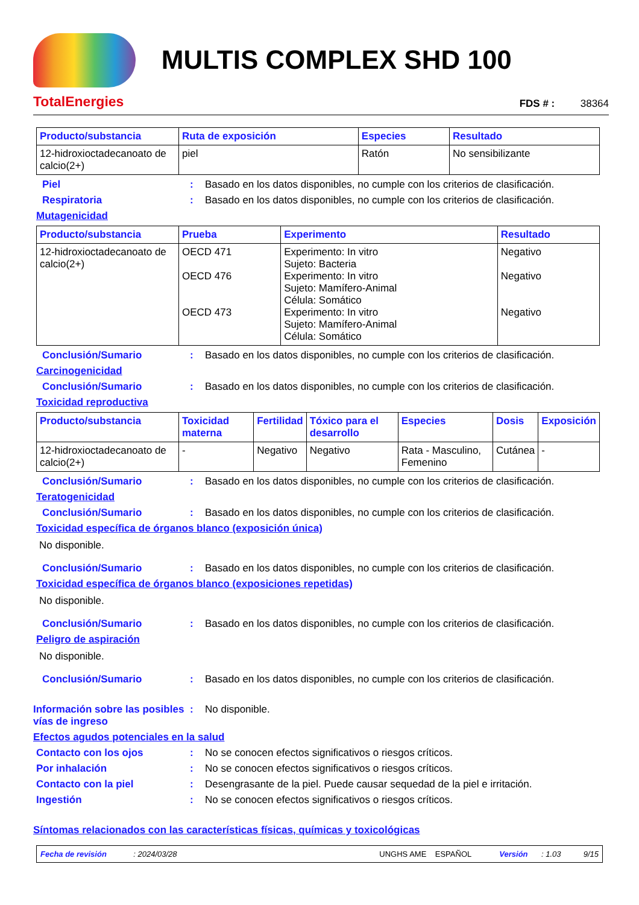TotalEnergies
MULTIS COMPLEX SHD 100
FDS # : 38364
| Producto/substancia | Ruta de exposición | Especies | Resultado |
| --- | --- | --- | --- |
| 12-hidroxioctadecanoato de calcio(2+) | piel | Ratón | No sensibilizante |
Piel : Basado en los datos disponibles, no cumple con los criterios de clasificación.
Respiratoria : Basado en los datos disponibles, no cumple con los criterios de clasificación.
Mutagenicidad
| Producto/substancia | Prueba | Experimento | Resultado |
| --- | --- | --- | --- |
| 12-hidroxioctadecanoato de calcio(2+) | OECD 471 OECD 476 OECD 473 | Experimento: In vitro Sujeto: Bacteria Experimento: In vitro Sujeto: Mamífero-Animal Célula: Somático Experimento: In vitro Sujeto: Mamífero-Animal Célula: Somático | Negativo Negativo Negativo |
Conclusión/Sumario : Basado en los datos disponibles, no cumple con los criterios de clasificación.
Carcinogenicidad
Conclusión/Sumario : Basado en los datos disponibles, no cumple con los criterios de clasificación.
Toxicidad reproductiva
| Producto/substancia | Toxicidad materna | Fertilidad | Tóxico para el desarrollo | Especies | Dosis | Exposición |
| --- | --- | --- | --- | --- | --- | --- |
| 12-hidroxioctadecanoato de calcio(2+) | - | Negativo | Negativo | Rata - Masculino, Femenino | Cutánea | - |
Conclusión/Sumario : Basado en los datos disponibles, no cumple con los criterios de clasificación.
Teratogenicidad
Conclusión/Sumario : Basado en los datos disponibles, no cumple con los criterios de clasificación.
Toxicidad específica de órganos blanco (exposición única)
No disponible.
Conclusión/Sumario : Basado en los datos disponibles, no cumple con los criterios de clasificación.
Toxicidad específica de órganos blanco (exposiciones repetidas)
No disponible.
Conclusión/Sumario : Basado en los datos disponibles, no cumple con los criterios de clasificación.
Peligro de aspiración
No disponible.
Conclusión/Sumario : Basado en los datos disponibles, no cumple con los criterios de clasificación.
Información sobre las posibles vías de ingreso
: No disponible.
Efectos agudos potenciales en la salud
Contacto con los ojos : No se conocen efectos significativos o riesgos críticos.
Por inhalación : No se conocen efectos significativos o riesgos críticos.
Contacto con la piel : Desengrasante de la piel. Puede causar sequedad de la piel e irritación.
Ingestión : No se conocen efectos significativos o riesgos críticos.
Síntomas relacionados con las características físicas, químicas y toxicológicas
Fecha de revisión: 2024/03/28 UNGHS AME ESPAÑOL Versión: 1.03 9/15